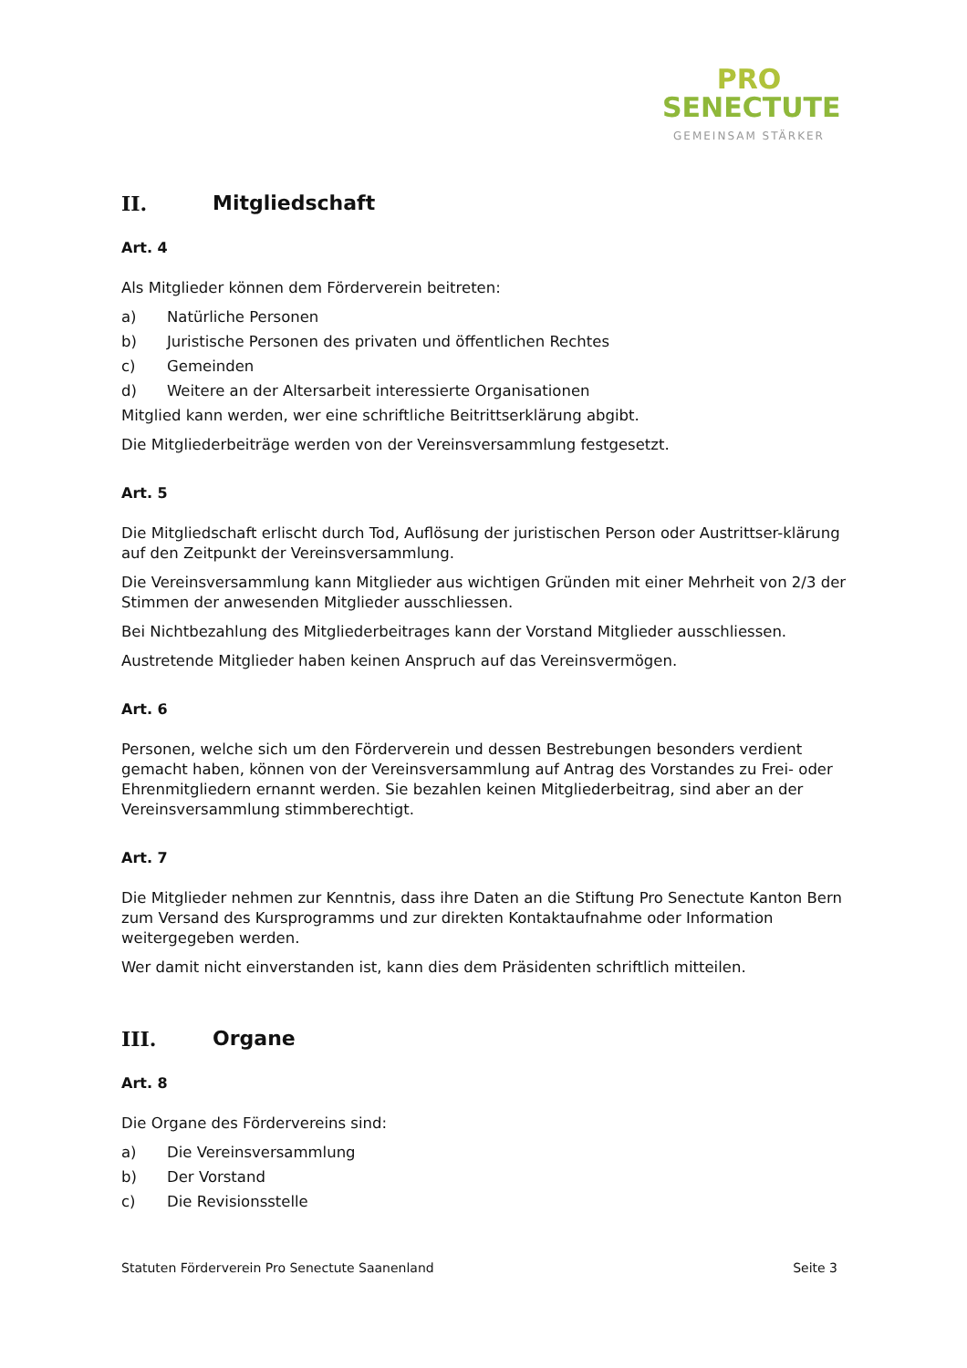PRO
SENECTUTE
GEMEINSAM STÄRKER
II. Mitgliedschaft
Art. 4
Als Mitglieder können dem Förderverein beitreten:
a) Natürliche Personen
b) Juristische Personen des privaten und öffentlichen Rechtes
c) Gemeinden
d) Weitere an der Altersarbeit interessierte Organisationen
Mitglied kann werden, wer eine schriftliche Beitrittserklärung abgibt.
Die Mitgliederbeiträge werden von der Vereinsversammlung festgesetzt.
Art. 5
Die Mitgliedschaft erlischt durch Tod, Auflösung der juristischen Person oder Austrittser-klärung auf den Zeitpunkt der Vereinsversammlung.
Die Vereinsversammlung kann Mitglieder aus wichtigen Gründen mit einer Mehrheit von 2/3 der Stimmen der anwesenden Mitglieder ausschliessen.
Bei Nichtbezahlung des Mitgliederbeitrages kann der Vorstand Mitglieder ausschliessen.
Austretende Mitglieder haben keinen Anspruch auf das Vereinsvermögen.
Art. 6
Personen, welche sich um den Förderverein und dessen Bestrebungen besonders verdient gemacht haben, können von der Vereinsversammlung auf Antrag des Vorstandes zu Frei- oder Ehrenmitgliedern ernannt werden. Sie bezahlen keinen Mitgliederbeitrag, sind aber an der Vereinsversammlung stimmberechtigt.
Art. 7
Die Mitglieder nehmen zur Kenntnis, dass ihre Daten an die Stiftung Pro Senectute Kanton Bern zum Versand des Kursprogramms und zur direkten Kontaktaufnahme oder Information weitergegeben werden.
Wer damit nicht einverstanden ist, kann dies dem Präsidenten schriftlich mitteilen.
III. Organe
Art. 8
Die Organe des Fördervereins sind:
a) Die Vereinsversammlung
b) Der Vorstand
c) Die Revisionsstelle
Statuten Förderverein Pro Senectute Saanenland Seite 3